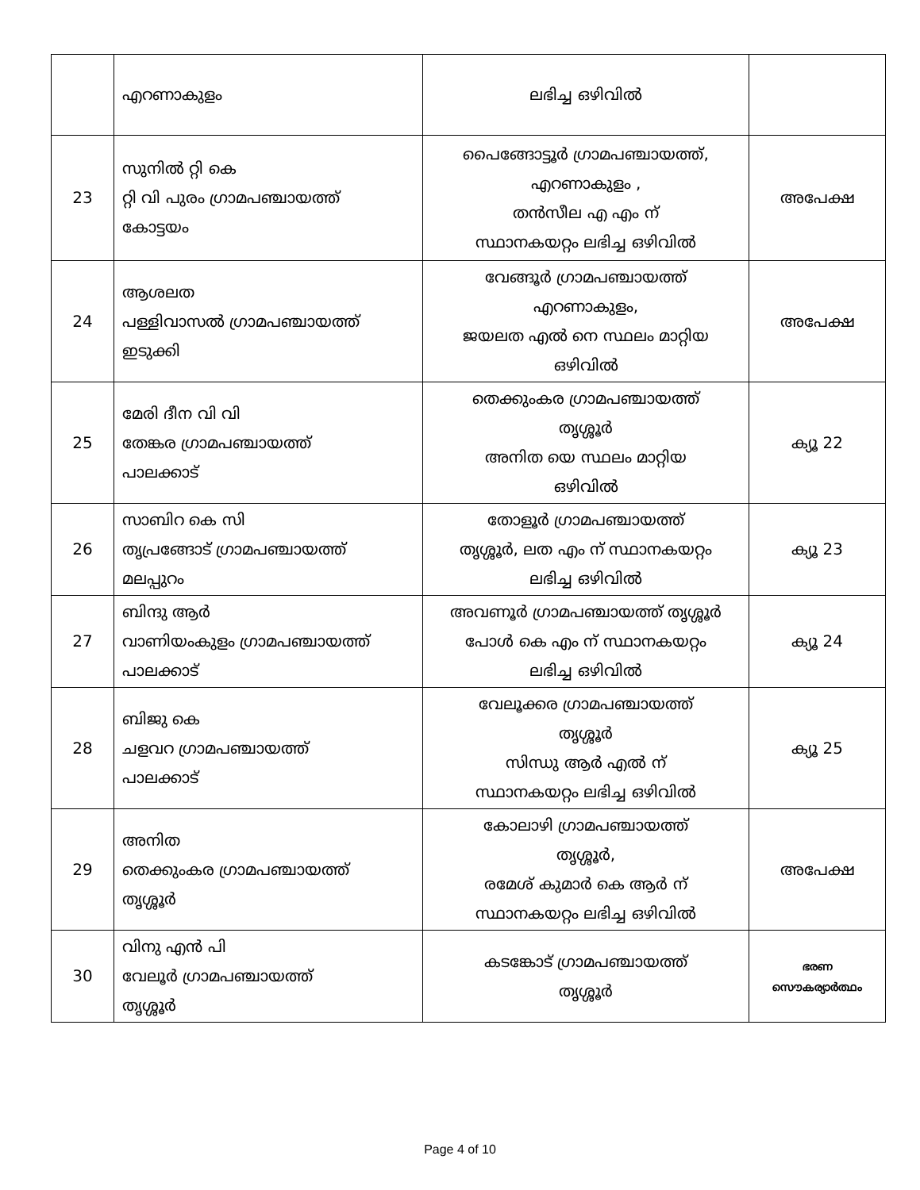| | എറണാകുളം | ലഭിച്ച ഒഴിവിൽ | |
| 23 | സുനിൽ റ്റി കെ റ്റി വി പുരം ഗ്രാമപഞ്ചായത്ത് കോട്ടയം | പൈങ്ങോട്ടൂർ ഗ്രാമപഞ്ചായത്ത്, എറണാകുളം , തൻസീല എ എം ന് സ്ഥാനകയറ്റം ലഭിച്ച ഒഴിവിൽ | അപേക്ഷ |
| 24 | ആശലത പള്ളിവാസൽ ഗ്രാമപഞ്ചായത്ത് ഇടുക്കി | വേങ്ങൂർ ഗ്രാമപഞ്ചായത്ത് എറണാകുളം, ജയലത എൽ നെ സ്ഥലം മാറ്റിയ ഒഴിവിൽ | അപേക്ഷ |
| 25 | മേരി ദീന വി വി തേങ്കര ഗ്രാമപഞ്ചായത്ത് പാലക്കാട് | തെക്കുംകര ഗ്രാമപഞ്ചായത്ത് തൃശ്ശൂർ അനിത യെ സ്ഥലം മാറ്റിയ ഒഴിവിൽ | ക്യൂ 22 |
| 26 | സാബിറ കെ സി തൃപ്രങ്ങോട് ഗ്രാമപഞ്ചായത്ത് മലപ്പുറം | തോളൂർ ഗ്രാമപഞ്ചായത്ത് തൃശ്ശൂർ, ലത എം ന് സ്ഥാനകയറ്റം ലഭിച്ച ഒഴിവിൽ | ക്യൂ 23 |
| 27 | ബിന്ദു ആർ വാണിയംകുളം ഗ്രാമപഞ്ചായത്ത് പാലക്കാട് | അവണൂർ ഗ്രാമപഞ്ചായത്ത് തൃശ്ശൂർ പോൾ കെ എം ന് സ്ഥാനകയറ്റം ലഭിച്ച ഒഴിവിൽ | ക്യൂ 24 |
| 28 | ബിജു കെ ചളവറ ഗ്രാമപഞ്ചായത്ത് പാലക്കാട് | വേലൂക്കര ഗ്രാമപഞ്ചായത്ത് തൃശ്ശൂർ സിന്ധു ആർ എൽ ന് സ്ഥാനകയറ്റം ലഭിച്ച ഒഴിവിൽ | ക്യൂ 25 |
| 29 | അനിത തെക്കുംകര ഗ്രാമപഞ്ചായത്ത് തൃശ്ശൂർ | കോലാഴി ഗ്രാമപഞ്ചായത്ത് തൃശ്ശൂർ, രമേശ് കുമാർ കെ ആർ ന് സ്ഥാനകയറ്റം ലഭിച്ച ഒഴിവിൽ | അപേക്ഷ |
| 30 | വിനു എൻ പി വേലൂർ ഗ്രാമപഞ്ചായത്ത് തൃശ്ശൂർ | കടങ്കോട് ഗ്രാമപഞ്ചായത്ത് തൃശ്ശൂർ | ഭരണ സൌകര്യാർത്ഥം |
Page 4 of 10